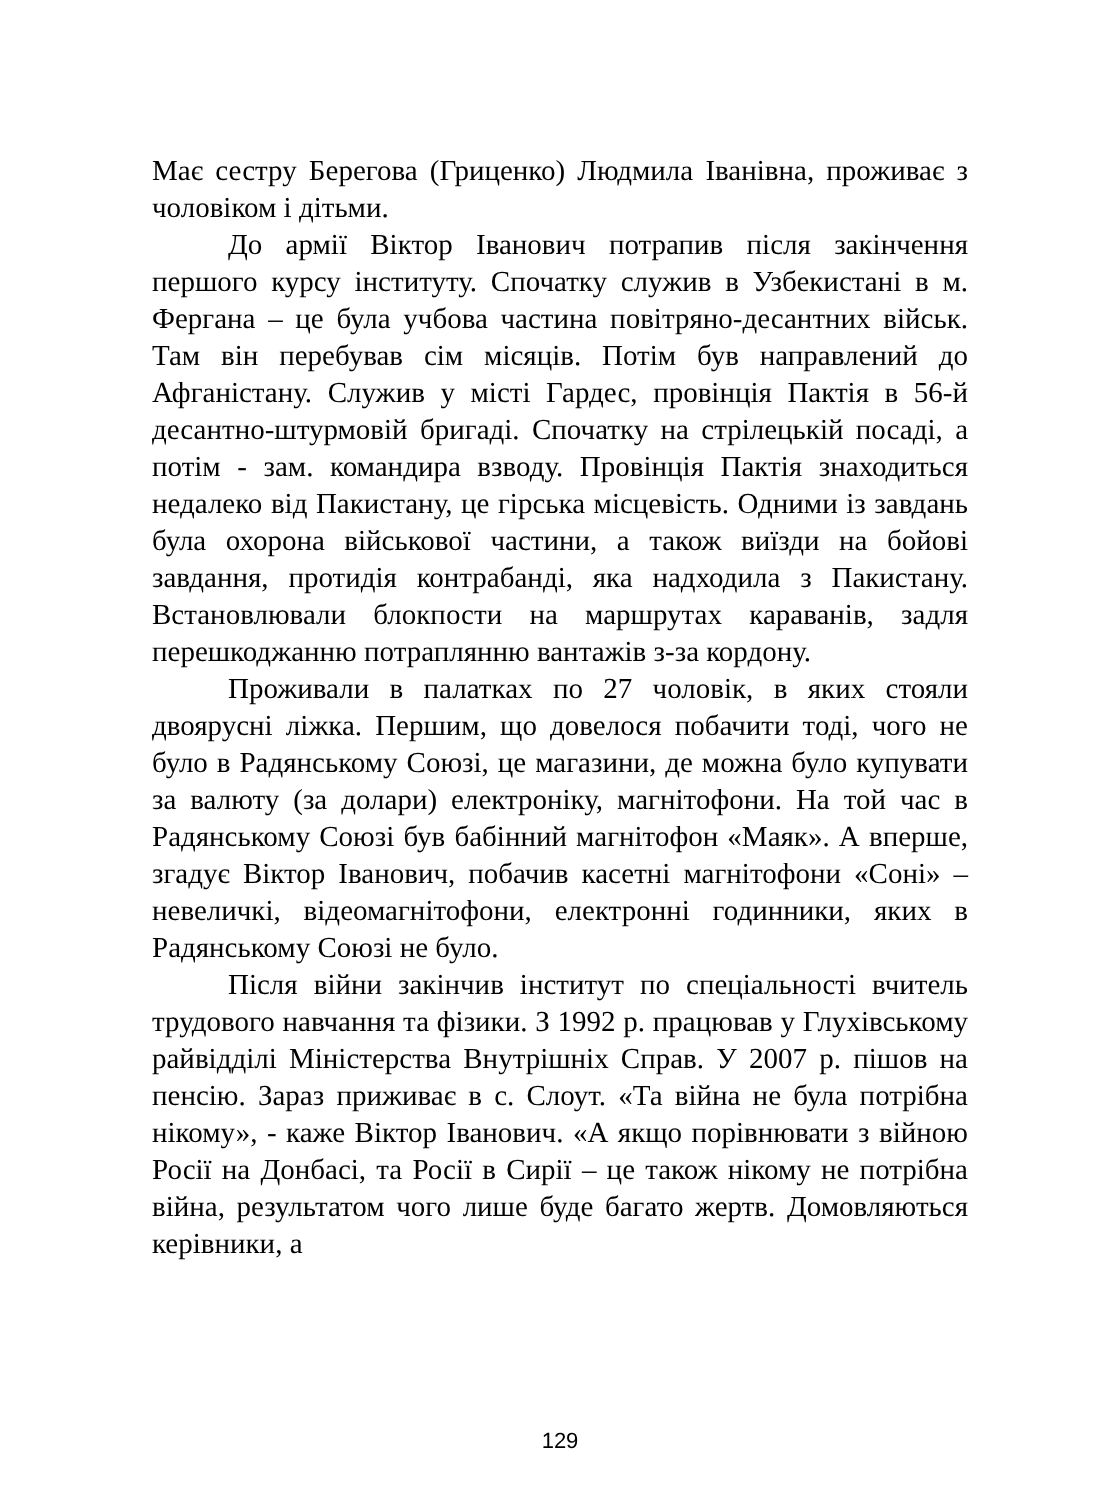Має сестру Берегова (Гриценко) Людмила Іванівна, проживає з чоловіком і дітьми.
До армії Віктор Іванович потрапив після закінчення першого курсу інституту. Спочатку служив в Узбекистані в м. Фергана – це була учбова частина повітряно-десантних військ. Там він перебував сім місяців. Потім був направлений до Афганістану. Служив у місті Гардес, провінція Пактія в 56-й десантно-штурмовій бригаді. Спочатку на стрілецькій посаді, а потім - зам. командира взводу. Провінція Пактія знаходиться недалеко від Пакистану, це гірська місцевість. Одними із завдань була охорона військової частини, а також виїзди на бойові завдання, протидія контрабанді, яка надходила з Пакистану. Встановлювали блокпости на маршрутах караванів, задля перешкоджанню потраплянню вантажів з-за кордону.
Проживали в палатках по 27 чоловік, в яких стояли двоярусні ліжка. Першим, що довелося побачити тоді, чого не було в Радянському Союзі, це магазини, де можна було купувати за валюту (за долари) електроніку, магнітофони. На той час в Радянському Союзі був бабінний магнітофон «Маяк». А вперше, згадує Віктор Іванович, побачив касетні магнітофони «Соні» – невеличкі, відеомагнітофони, електронні годинники, яких в Радянському Союзі не було.
Після війни закінчив інститут по спеціальності вчитель трудового навчання та фізики. З 1992 р. працював у Глухівському райвідділі Міністерства Внутрішніх Справ. У 2007 р. пішов на пенсію. Зараз приживає в с. Слоут. «Та війна не була потрібна нікому», - каже Віктор Іванович. «А якщо порівнювати з війною Росії на Донбасі, та Росії в Сирії – це також нікому не потрібна війна, результатом чого лише буде багато жертв. Домовляються керівники, а
129